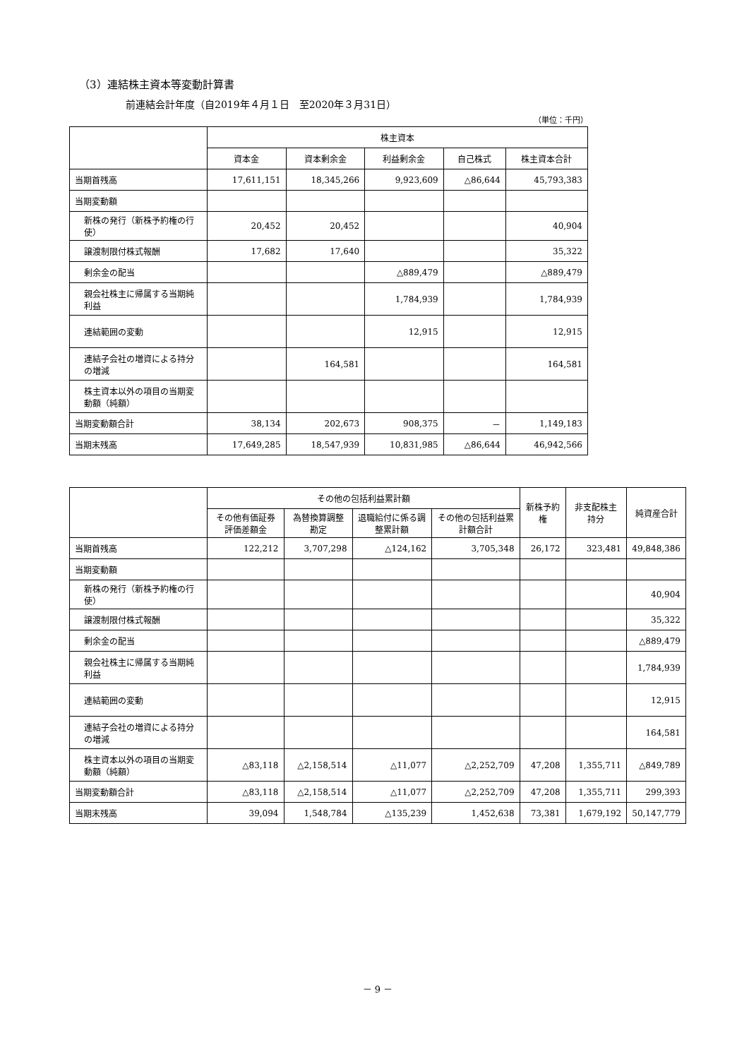（3）連結株主資本等変動計算書
前連結会計年度（自2019年４月１日　至2020年３月31日）
（単位：千円）
| | 株主資本 | | | | |
| --- | --- | --- | --- | --- | --- |
| | 資本金 | 資本剰余金 | 利益剰余金 | 自己株式 | 株主資本合計 |
| 当期首残高 | 17,611,151 | 18,345,266 | 9,923,609 | △86,644 | 45,793,383 |
| 当期変動額 | | | | | |
| 新株の発行（新株予約権の行使） | 20,452 | 20,452 | | | 40,904 |
| 譲渡制限付株式報酬 | 17,682 | 17,640 | | | 35,322 |
| 剰余金の配当 | | | △889,479 | | △889,479 |
| 親会社株主に帰属する当期純利益 | | | 1,784,939 | | 1,784,939 |
| 連結範囲の変動 | | | 12,915 | | 12,915 |
| 連結子会社の増資による持分の増減 | | 164,581 | | | 164,581 |
| 株主資本以外の項目の当期変動額（純額） | | | | | |
| 当期変動額合計 | 38,134 | 202,673 | 908,375 | － | 1,149,183 |
| 当期末残高 | 17,649,285 | 18,547,939 | 10,831,985 | △86,644 | 46,942,566 |
| | その他の包括利益累計額 | | | | 新株予約権 | 非支配株主持分 | 純資産合計 |
| --- | --- | --- | --- | --- | --- | --- | --- |
| | その他有価証券評価差額金 | 為替換算調整勘定 | 退職給付に係る調整累計額 | その他の包括利益累計額合計 | | | |
| 当期首残高 | 122,212 | 3,707,298 | △124,162 | 3,705,348 | 26,172 | 323,481 | 49,848,386 |
| 当期変動額 | | | | | | | |
| 新株の発行（新株予約権の行使） | | | | | | | 40,904 |
| 譲渡制限付株式報酬 | | | | | | | 35,322 |
| 剰余金の配当 | | | | | | | △889,479 |
| 親会社株主に帰属する当期純利益 | | | | | | | 1,784,939 |
| 連結範囲の変動 | | | | | | | 12,915 |
| 連結子会社の増資による持分の増減 | | | | | | | 164,581 |
| 株主資本以外の項目の当期変動額（純額） | △83,118 | △2,158,514 | △11,077 | △2,252,709 | 47,208 | 1,355,711 | △849,789 |
| 当期変動額合計 | △83,118 | △2,158,514 | △11,077 | △2,252,709 | 47,208 | 1,355,711 | 299,393 |
| 当期末残高 | 39,094 | 1,548,784 | △135,239 | 1,452,638 | 73,381 | 1,679,192 | 50,147,779 |
－ 9 －